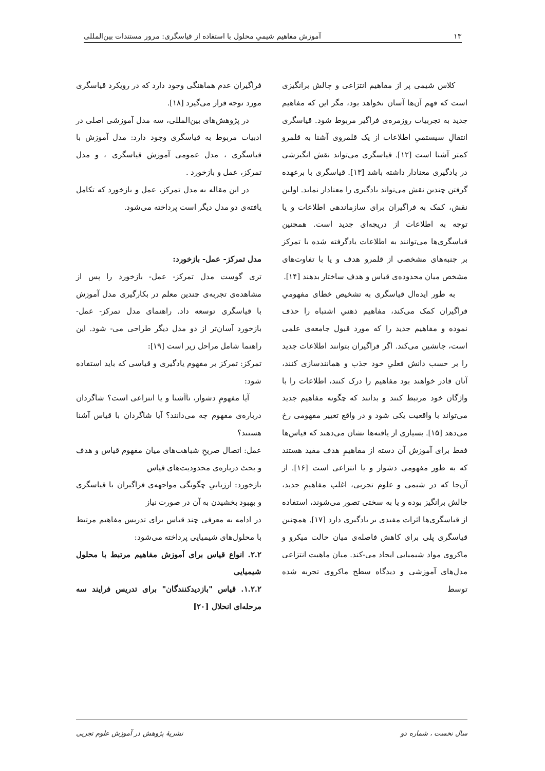۱۳ آموزش مفاهیم شیمیِ محلول با استفاده از قیاسگری: مرور مستندات بین‌المللی
کلاس شیمی پر از مفاهیم انتزاعی و چالش برانگیزی است که فهم آن‌ها آسان نخواهد بود، مگر این که مفاهیم جدید به تجربیات روزمره‌ی فراگیر مربوط شود. قیاسگری انتقالِ سیستمیِ اطلاعات از یک قلمروی آشنا به قلمرو کمتر آشنا است [۱۲]. قیاسگری می‌تواند نقش انگیزشی در یادگیری معنادار داشته باشد [۱۳]. قیاسگری با برعهده گرفتن چندین نقش می‌تواند یادگیری را معنادار نماید. اولین نقش، کمک به فراگیران برای سازماندهی اطلاعات و یا توجه به اطلاعات از دریچه‌ای جدید است. همچنین قیاسگری‌ها می‌توانند به اطلاعات یادگرفته شده با تمرکز بر جنبه‌های مشخصی از قلمرو هدف و یا با تفاوت‌های مشخص میان محدوده‌ی قیاس و هدف ساختار بدهند [۱۴].
به طور ایده‌ال قیاسگری به تشخیص خطای مفهومیِ فراگیران کمک می‌کند، مفاهیم ذهنیِ اشتباه را حذف نموده و مفاهیم جدید را که مورد قبول جامعه‌ی علمی است، جانشین می‌کند. اگر فراگیران بتوانند اطلاعات جدید را بر حسب دانش فعلیِ خود جذب و همانندسازی کنند، آنان قادر خواهند بود مفاهیم را درک کنند، اطلاعات را با واژگان خود مرتبط کنند و بدانند که چگونه مفاهیم جدید می‌تواند با واقعیت یکی شود و در واقع تغییر مفهومی رخ می‌دهد [۱۵]. بسیاری از یافته‌ها نشان می‌دهند که قیاس‌ها فقط برای آموزش آن دسته از مفاهیمِ هدف مفید هستند که به طور مفهومی دشوار و یا انتزاعی است [۱۶]. از آن‌جا که در شیمی و علوم تجربی، اغلب مفاهیمِ جدید، چالش برانگیز بوده و یا به سختی تصور می‌شوند، استفاده از قیاسگری‌ها اثرات مفیدی بر یادگیری دارد [۱۷]. همچنین قیاسگری پلی برای کاهش فاصله‌ی میان حالت میکرو و ماکروی مواد شیمیایی ایجاد می-کند. میان ماهیت انتزاعی مدل‌های آموزشی و دیدگاه سطح ماکروی تجربه شده توسط
فراگیران عدم هماهنگی وجود دارد که در رویکرد قیاسگری مورد توجه قرار می‌گیرد [۱۸].
در پژوهش‌های بین‌المللی، سه مدل آموزشی اصلی در ادبیات مربوط به قیاسگری وجود دارد: مدل آموزش با قیاسگری ، مدل عمومی آموزش قیاسگری ، و مدل تمرکز، عمل و بازخورد .
در این مقاله به مدل تمرکز، عمل و بازخورد که تکامل یافته‌ی دو مدل دیگر است پرداخته می‌شود.
مدل تمرکز- عمل- بازخورد:
تری گوست مدل تمرکز- عمل- بازخورد را پس از مشاهده‌ی تجربه‌ی چندین معلم در بکارگیری مدل آموزش با قیاسگری توسعه داد. راهنمای مدل تمرکز- عمل- بازخورد آسان‌تر از دو مدل دیگر طراحی می- شود. این راهنما شامل مراحل زیر است [۱۹]:
تمرکز: تمرکز بر مفهوم یادگیری و قیاسی که باید استفاده شود:
آیا مفهومِ دشوار، ناآشنا و یا انتزاعی است؟ شاگردان درباره‌ی مفهوم چه می‌دانند؟ آیا شاگردان با قیاس آشنا هستند؟
عمل: اتصال صریحِ شباهت‌های میان مفهوم قیاس و هدف و بحث درباره‌ی محدودیت‌های قیاس
بازخورد: ارزیابیِ چگونگی مواجهه‌ی فراگیران با قیاسگری و بهبود بخشیدن به آن در صورت نیاز
در ادامه به معرفی چند قیاس برای تدریس مفاهیم مرتبط با محلول‌های شیمیایی پرداخته می‌شود:
۲.۲. انواع قیاس برای آموزش مفاهیم مرتبط با محلول شیمیایی
۱.۲.۲. قیاس "بازدیدکنندگان" برای تدریس فرایند سه مرحله‌ای انحلال [۲۰]
سال نخست ، شماره دو نشریهٔ پژوهش در آموزش علوم تجربی